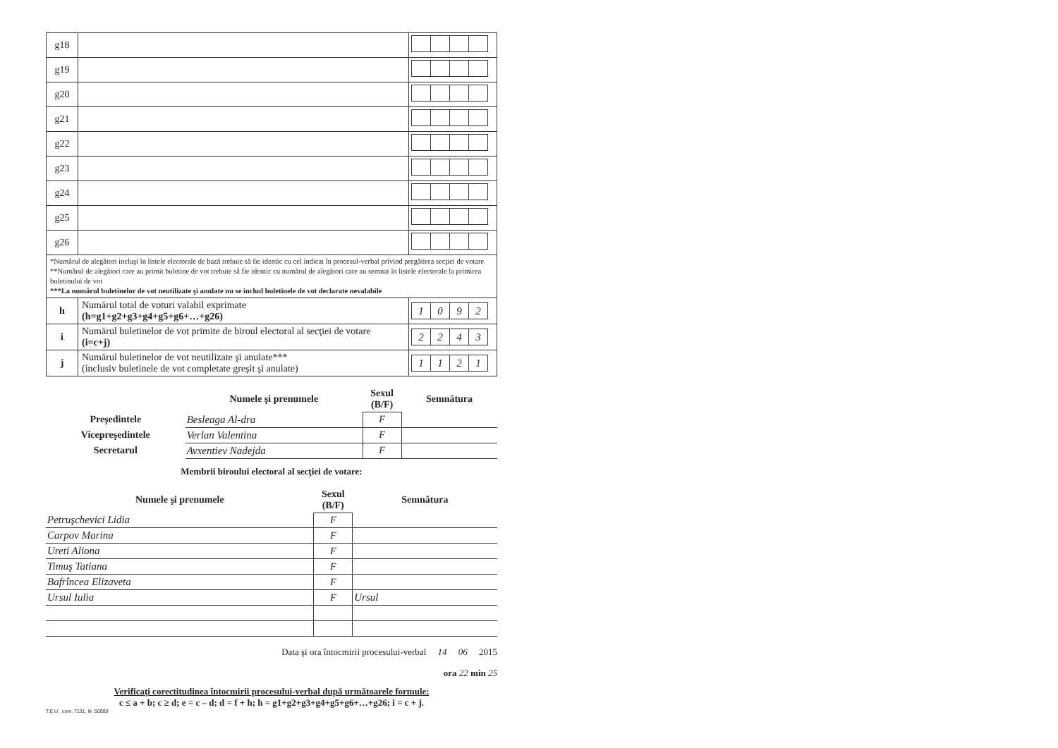| g18 | | |
| g19 | | |
| g20 | | |
| g21 | | |
| g22 | | |
| g23 | | |
| g24 | | |
| g25 | | |
| g26 | | |
| *Numărul de alegători incluşi în listele electorale de bază trebuie să fie identic cu cel indicat în procesul-verbal privind pregătirea secţiei de votare **Numărul de alegători care au primit buletine de vot trebuie să fie identic cu numărul de alegători care au semnat în listele electorale la primirea buletinului de vot ***La numărul buletinelor de vot neutilizate şi anulate nu se includ buletinele de vot declarate nevalabile | | |
| h | Numărul total de voturi valabil exprimate (h=g1+g2+g3+g4+g5+g6+…+g26) | 1 0 9 2 |
| i | Numărul buletinelor de vot primite de biroul electoral al secţiei de votare (i=c+j) | 2 2 4 3 |
| j | Numărul buletinelor de vot neutilizate şi anulate*** (inclusiv buletinele de vot completate greşit şi anulate) | 1 1 2 1 |
| | Numele şi prenumele | Sexul (B/F) | Semnătura |
| Preşedintele | Besleaga Al-dra | F | |
| Vicepreşedintele | Verlan Valentina | F | |
| Secretarul | Avxentiev Nadejda | F | |
Membrii biroului electoral al secţiei de votare:
| Numele şi prenumele | Sexul (B/F) | Semnătura |
| Petruşchevici Lidia | F | |
| Carpov Marina | F | |
| Ureti Aliona | F | |
| Timuş Tatiana | F | |
| Bafrîncea Elizaveta | F | |
| Ursul Iulia | F | Ursul |
Data şi ora întocmirii procesului-verbal 14 06 2015
ora 22 min 25
Verificaţi corectitudinea întocmirii procesului-verbal după următoarele formule:
c ≤ a + b; c ≥ d; e = c – d; d = f + h; h = g1+g2+g3+g4+g5+g6+…+g26; i = c + j.
T.E.U. ,com. 7131, tir. 50000